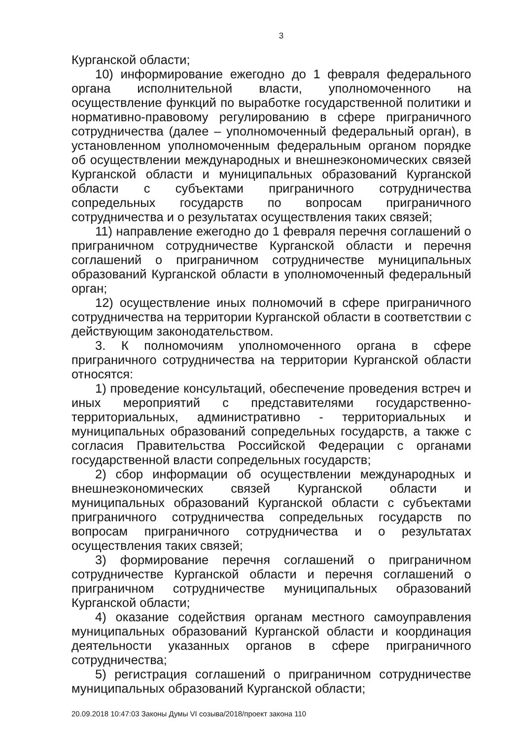3
Курганской области;
10) информирование ежегодно до 1 февраля федерального органа исполнительной власти, уполномоченного на осуществление функций по выработке государственной политики и нормативно-правовому регулированию в сфере приграничного сотрудничества (далее – уполномоченный федеральный орган), в установленном уполномоченным федеральным органом порядке об осуществлении международных и внешнеэкономических связей Курганской области и муниципальных образований Курганской области с субъектами приграничного сотрудничества сопредельных государств по вопросам приграничного сотрудничества и о результатах осуществления таких связей;
11) направление ежегодно до 1 февраля перечня соглашений о приграничном сотрудничестве Курганской области и перечня соглашений о приграничном сотрудничестве муниципальных образований Курганской области в уполномоченный федеральный орган;
12) осуществление иных полномочий в сфере приграничного сотрудничества на территории Курганской области в соответствии с действующим законодательством.
3. К полномочиям уполномоченного органа в сфере приграничного сотрудничества на территории Курганской области относятся:
1) проведение консультаций, обеспечение проведения встреч и иных мероприятий с представителями государственно-территориальных, административно - территориальных и муниципальных образований сопредельных государств, а также с согласия Правительства Российской Федерации с органами государственной власти сопредельных государств;
2) сбор информации об осуществлении международных и внешнеэкономических связей Курганской области и муниципальных образований Курганской области с субъектами приграничного сотрудничества сопредельных государств по вопросам приграничного сотрудничества и о результатах осуществления таких связей;
3) формирование перечня соглашений о приграничном сотрудничестве Курганской области и перечня соглашений о приграничном сотрудничестве муниципальных образований Курганской области;
4) оказание содействия органам местного самоуправления муниципальных образований Курганской области и координация деятельности указанных органов в сфере приграничного сотрудничества;
5) регистрация соглашений о приграничном сотрудничестве муниципальных образований Курганской области;
20.09.2018 10:47:03 Законы Думы VI созыва/2018/проект закона 110